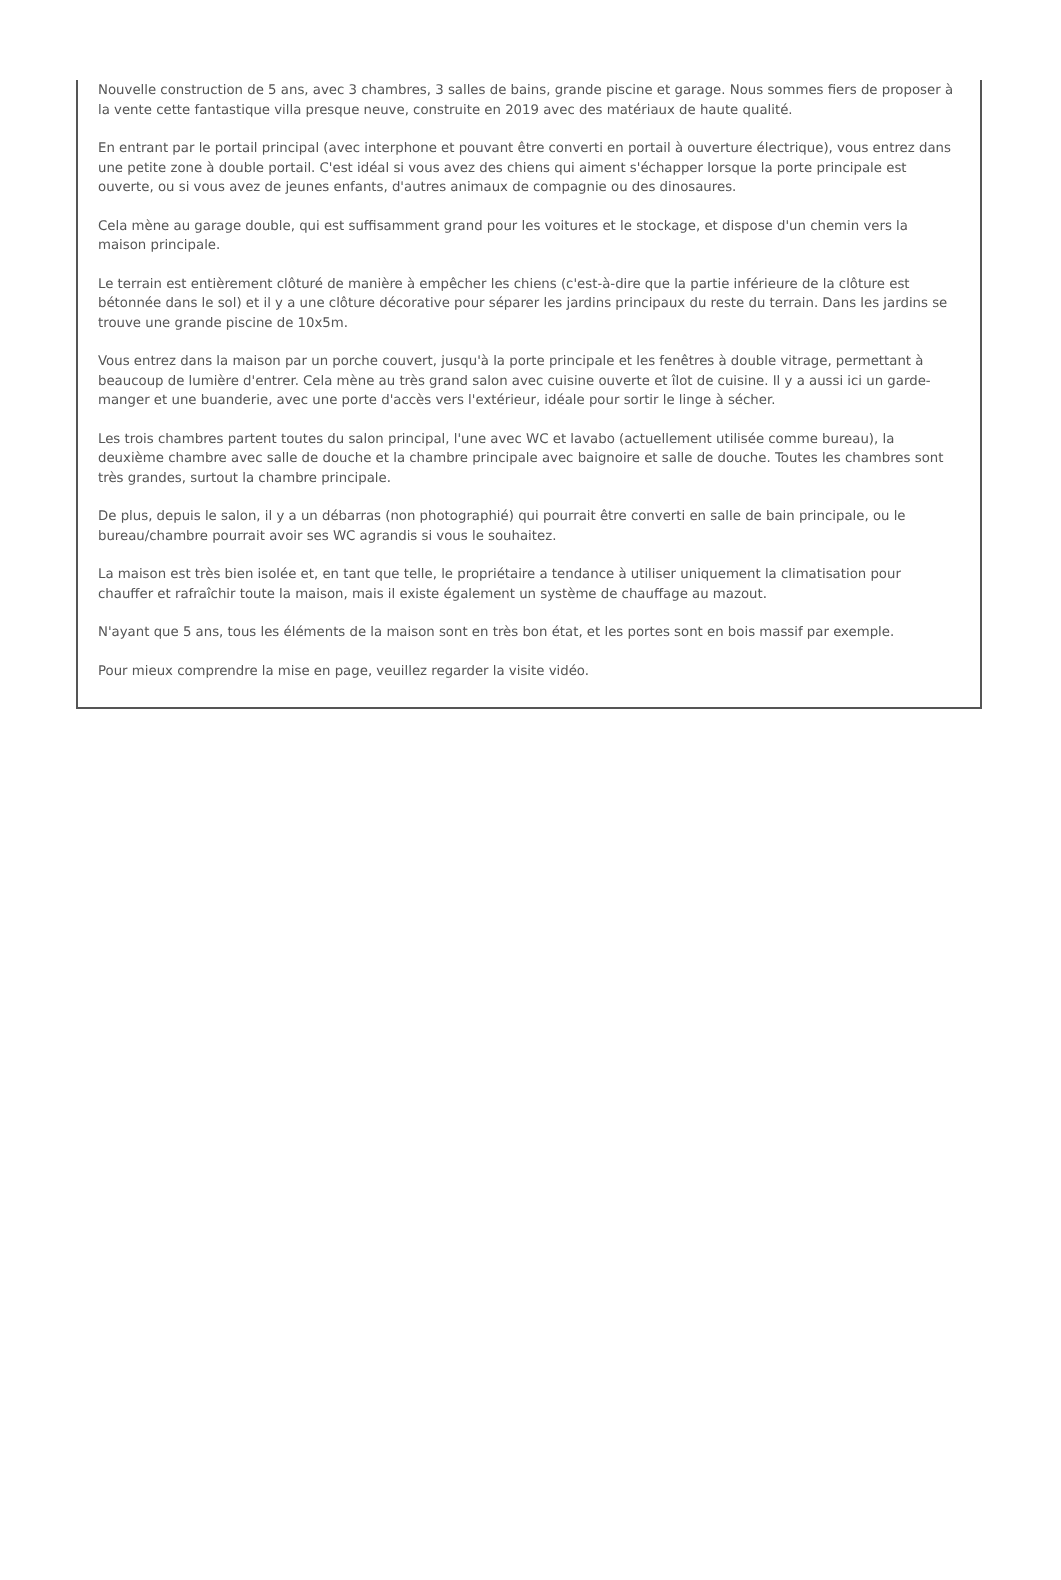Nouvelle construction de 5 ans, avec 3 chambres, 3 salles de bains, grande piscine et garage. Nous sommes fiers de proposer à la vente cette fantastique villa presque neuve, construite en 2019 avec des matériaux de haute qualité.
En entrant par le portail principal (avec interphone et pouvant être converti en portail à ouverture électrique), vous entrez dans une petite zone à double portail. C'est idéal si vous avez des chiens qui aiment s'échapper lorsque la porte principale est ouverte, ou si vous avez de jeunes enfants, d'autres animaux de compagnie ou des dinosaures.
Cela mène au garage double, qui est suffisamment grand pour les voitures et le stockage, et dispose d'un chemin vers la maison principale.
Le terrain est entièrement clôturé de manière à empêcher les chiens (c'est-à-dire que la partie inférieure de la clôture est bétonnée dans le sol) et il y a une clôture décorative pour séparer les jardins principaux du reste du terrain. Dans les jardins se trouve une grande piscine de 10x5m.
Vous entrez dans la maison par un porche couvert, jusqu'à la porte principale et les fenêtres à double vitrage, permettant à beaucoup de lumière d'entrer. Cela mène au très grand salon avec cuisine ouverte et îlot de cuisine. Il y a aussi ici un garde-manger et une buanderie, avec une porte d'accès vers l'extérieur, idéale pour sortir le linge à sécher.
Les trois chambres partent toutes du salon principal, l'une avec WC et lavabo (actuellement utilisée comme bureau), la deuxième chambre avec salle de douche et la chambre principale avec baignoire et salle de douche. Toutes les chambres sont très grandes, surtout la chambre principale.
De plus, depuis le salon, il y a un débarras (non photographié) qui pourrait être converti en salle de bain principale, ou le bureau/chambre pourrait avoir ses WC agrandis si vous le souhaitez.
La maison est très bien isolée et, en tant que telle, le propriétaire a tendance à utiliser uniquement la climatisation pour chauffer et rafraîchir toute la maison, mais il existe également un système de chauffage au mazout.
N'ayant que 5 ans, tous les éléments de la maison sont en très bon état, et les portes sont en bois massif par exemple.
Pour mieux comprendre la mise en page, veuillez regarder la visite vidéo.